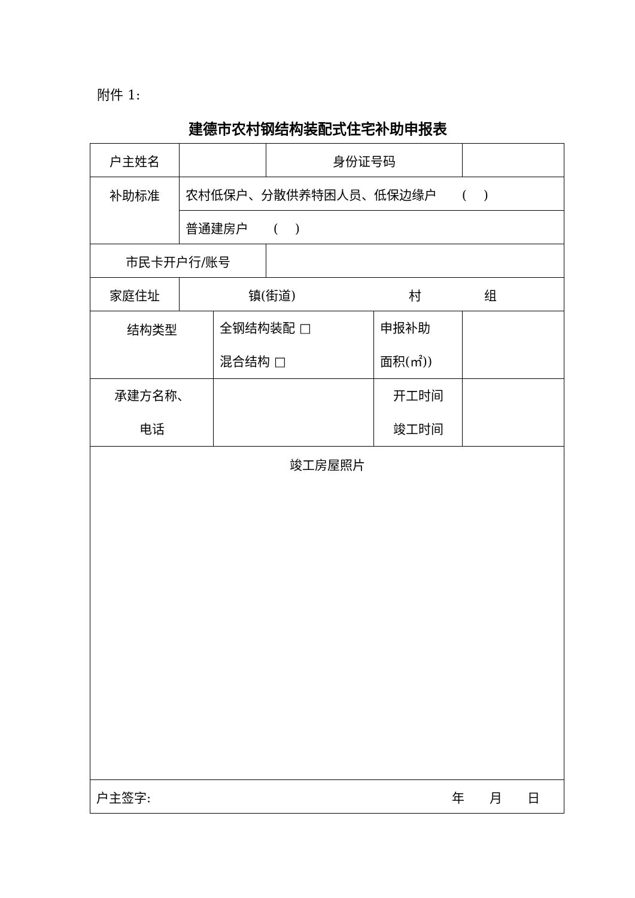附件 1:
建德市农村钢结构装配式住宅补助申报表
| 户主姓名 | | | 身份证号码 | | |
| 补助标准 | 农村低保户、分散供养特困人员、低保边缘户 ( ) | | | | |
| | 普通建房户 ( ) | | | | |
| 市民卡开户行/账号 | | | | | |
| 家庭住址 | 镇(街道) 村 组 | | | | |
| 结构类型 | | 全钢结构装配 □ 混合结构 □ | | 申报补助 面积(㎡)) | |
| 承建方名称、 电话 | | | | 开工时间 竣工时间 | |
| 竣工房屋照片 | | | | | |
| 户主签字: 年 月 日 | | | | | |